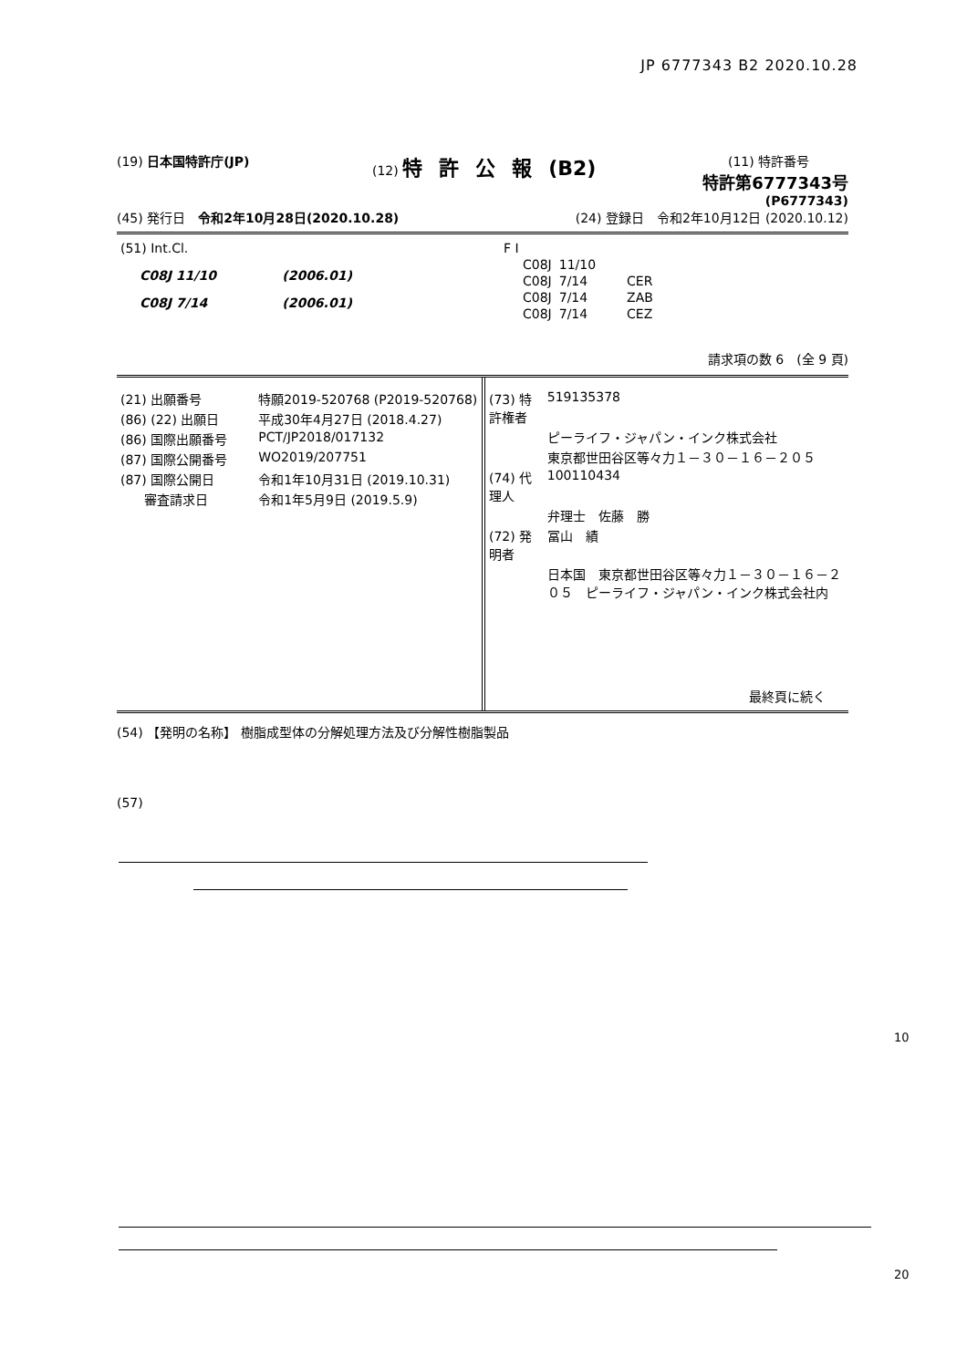JP 6777343 B2 2020.10.28
(19) 日本国特許庁(JP) (12) 特許公報(B2)
(11) 特許番号
特許第6777343号
(P6777343)
(45) 発行日　令和2年10月28日(2020.10.28)
(24) 登録日　令和2年10月12日 (2020.10.12)
| (51) Int.Cl. | |
| C08J 11/10 | (2006.01) |
| C08J 7/14 | (2006.01) |
| F I | | |
| C08J | 11/10 | |
| C08J | 7/14 | CER |
| C08J | 7/14 | ZAB |
| C08J | 7/14 | CEZ |
請求項の数 6　(全 9 頁)
| (21) 出願番号 | 特願2019-520768 (P2019-520768) |
| (86) (22) 出願日 | 平成30年4月27日 (2018.4.27) |
| (86) 国際出願番号 | PCT/JP2018/017132 |
| (87) 国際公開番号 | WO2019/207751 |
| (87) 国際公開日 | 令和1年10月31日 (2019.10.31) |
| 審査請求日 | 令和1年5月9日 (2019.5.9) |
| (73) 特許権者 | 519135378 |
| | ピーライフ・ジャパン・インク株式会社 |
| | 東京都世田谷区等々力１－３０－１６－２０５ |
| (74) 代理人 | 100110434 |
| | 弁理士 佐藤 勝 |
| (72) 発明者 | 冨山 績 |
| | 日本国 東京都世田谷区等々力１－３０－１６－２０５ ピーライフ・ジャパン・インク株式会社内 |
最終頁に続く
(54) 【発明の名称】 樹脂成型体の分解処理方法及び分解性樹脂製品
(57)
10
20